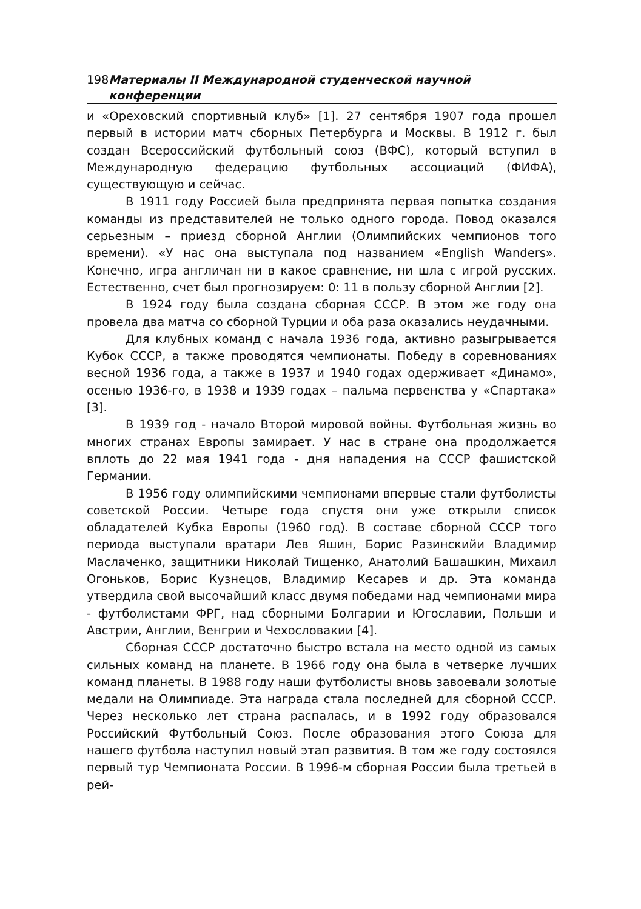198 Материалы II Международной студенческой научной конференции
и «Ореховский спортивный клуб» [1]. 27 сентября 1907 года прошел первый в истории матч сборных Петербурга и Москвы. В 1912 г. был создан Всероссийский футбольный союз (ВФС), который вступил в Международную федерацию футбольных ассоциаций (ФИФА), существующую и сейчас.
В 1911 году Россией была предпринята первая попытка создания команды из представителей не только одного города. Повод оказался серьезным – приезд сборной Англии (Олимпийских чемпионов того времени). «У нас она выступала под названием «English Wanders». Конечно, игра англичан ни в какое сравнение, ни шла с игрой русских. Естественно, счет был прогнозируем: 0: 11 в пользу сборной Англии [2].
В 1924 году была создана сборная СССР. В этом же году она провела два матча со сборной Турции и оба раза оказались неудачными.
Для клубных команд с начала 1936 года, активно разыгрывается Кубок СССР, а также проводятся чемпионаты. Победу в соревнованиях весной 1936 года, а также в 1937 и 1940 годах одерживает «Динамо», осенью 1936-го, в 1938 и 1939 годах – пальма первенства у «Спартака» [3].
В 1939 год - начало Второй мировой войны. Футбольная жизнь во многих странах Европы замирает. У нас в стране она продолжается вплоть до 22 мая 1941 года - дня нападения на СССР фашистской Германии.
В 1956 году олимпийскими чемпионами впервые стали футболисты советской России. Четыре года спустя они уже открыли список обладателей Кубка Европы (1960 год). В составе сборной СССР того периода выступали вратари Лев Яшин, Борис Разинскийи Владимир Маслаченко, защитники Николай Тищенко, Анатолий Башашкин, Михаил Огоньков, Борис Кузнецов, Владимир Кесарев и др. Эта команда утвердила свой высочайший класс двумя победами над чемпионами мира - футболистами ФРГ, над сборными Болгарии и Югославии, Польши и Австрии, Англии, Венгрии и Чехословакии [4].
Сборная СССР достаточно быстро встала на место одной из самых сильных команд на планете. В 1966 году она была в четверке лучших команд планеты. В 1988 году наши футболисты вновь завоевали золотые медали на Олимпиаде. Эта награда стала последней для сборной СССР. Через несколько лет страна распалась, и в 1992 году образовался Российский Футбольный Союз. После образования этого Союза для нашего футбола наступил новый этап развития. В том же году состоялся первый тур Чемпионата России. В 1996-м сборная России была третьей в рей-